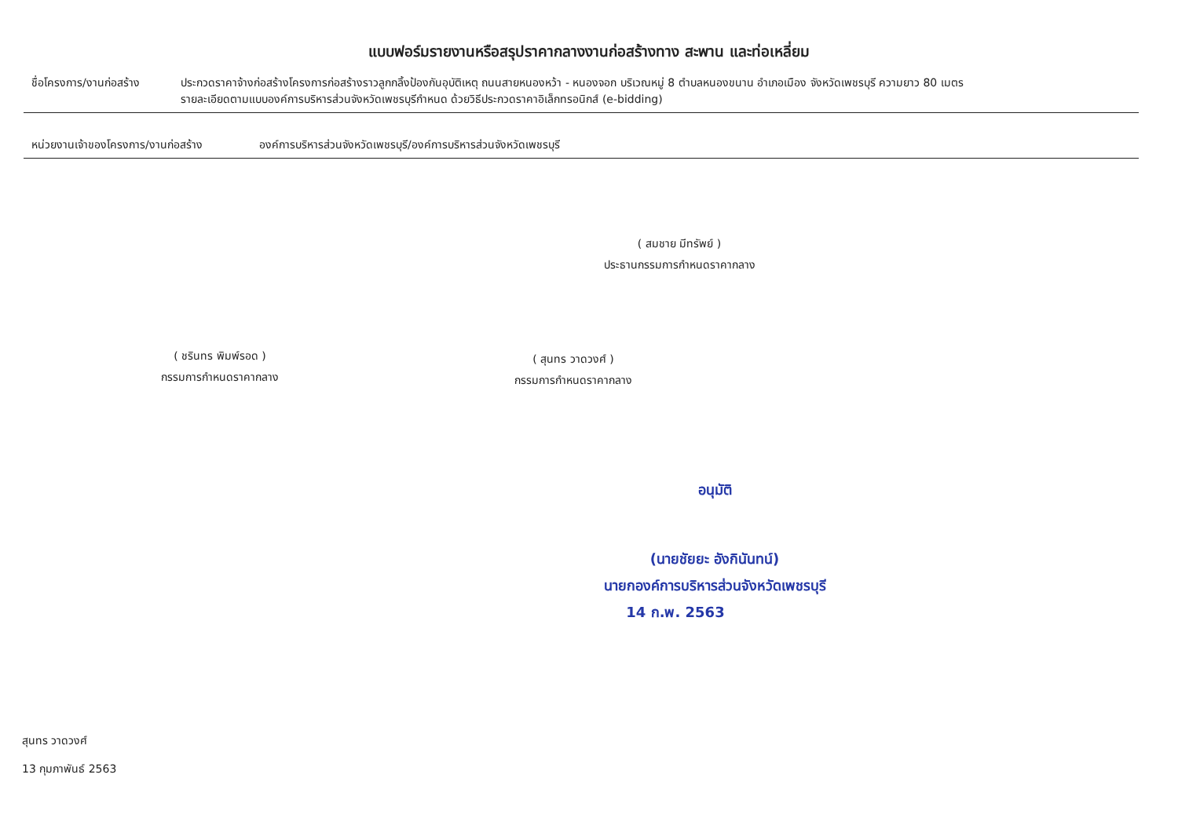แบบฟอร์มรายงานหรือสรุปราคากลางงานก่อสร้างทาง สะพาน และท่อเหลี่ยม
ชื่อโครงการ/งานก่อสร้าง
ประกวดราคาจ้างก่อสร้างโครงการก่อสร้างราวลูกกลิ้งป้องกันอุบัติเหตุ ถนนสายหนองหว้า - หนองจอก บริเวณหมู่ 8 ตำบลหนองขนาน อำเภอเมือง จังหวัดเพชรบุรี ความยาว 80 เมตร
รายละเอียดตามแบบองค์การบริหารส่วนจังหวัดเพชรบุรีกำหนด ด้วยวิธีประกวดราคาอิเล็กทรอนิกส์ (e-bidding)
หน่วยงานเจ้าของโครงการ/งานก่อสร้าง องค์การบริหารส่วนจังหวัดเพชรบุรี/องค์การบริหารส่วนจังหวัดเพชรบุรี
( สมชาย มีทรัพย์ )
ประธานกรรมการกำหนดราคากลาง
( ชรินทร พิมพ์รอด )
กรรมการกำหนดราคากลาง
( สุนทร วาดวงศ์ )
กรรมการกำหนดราคากลาง
อนุมัติ
(นายชัยยะ อังกินันทน์)
นายกองค์การบริหารส่วนจังหวัดเพชรบุรี
14 ก.พ. 2563
สุนทร วาดวงศ์
13 กุมภาพันธ์ 2563